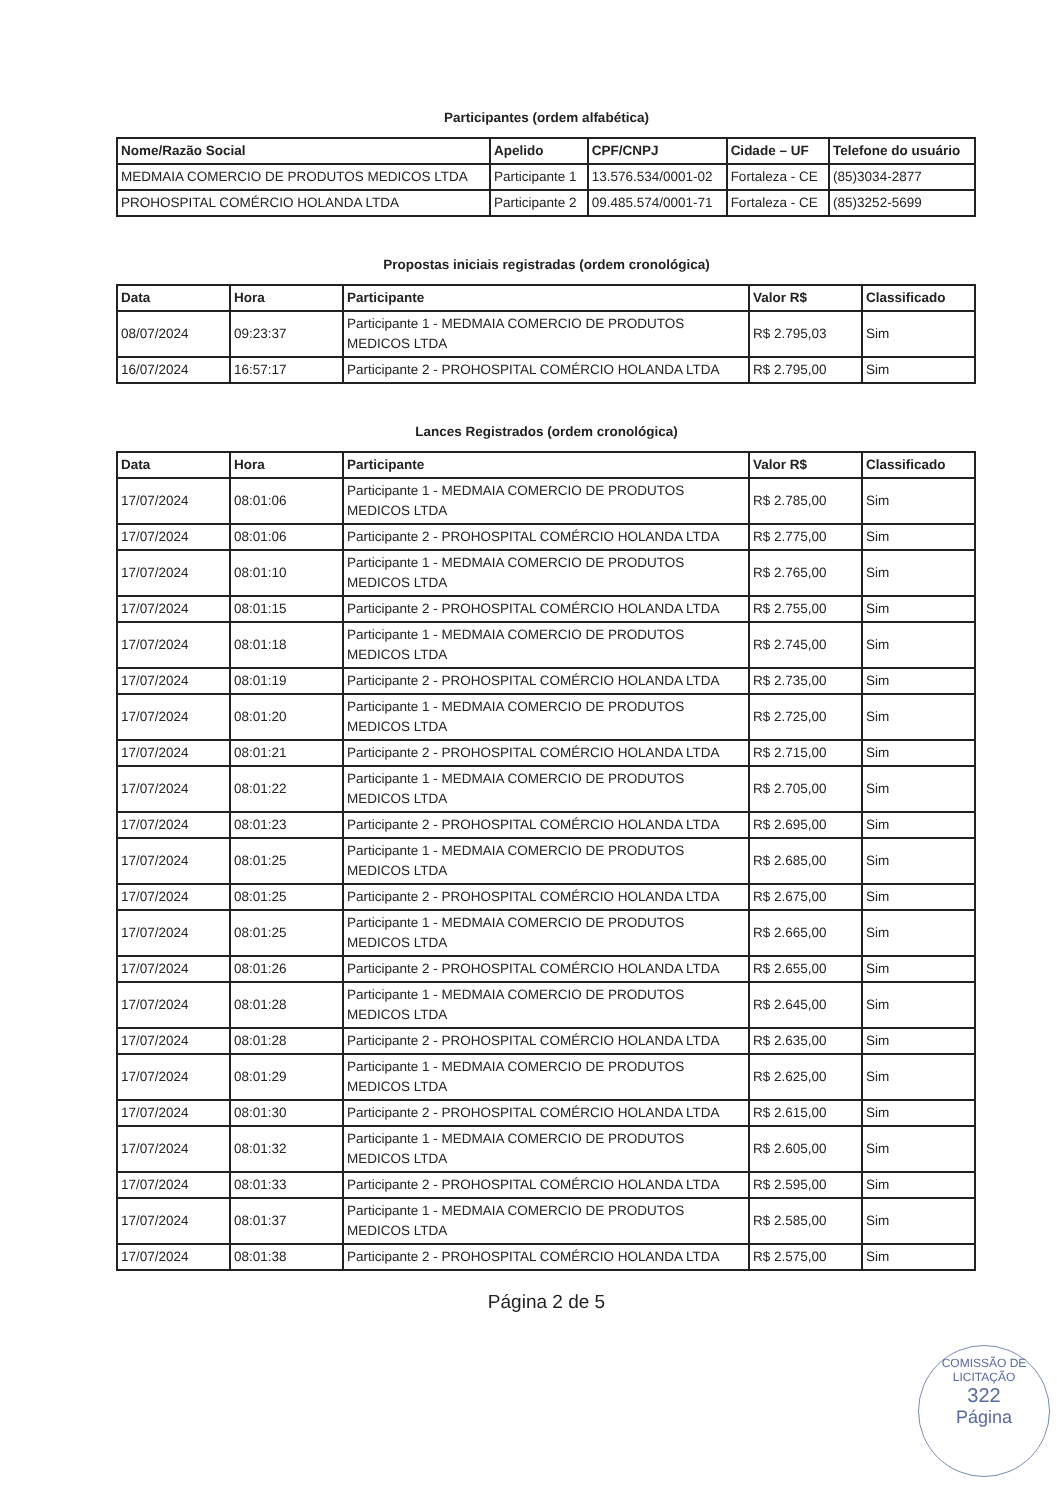Participantes (ordem alfabética)
| Nome/Razão Social | Apelido | CPF/CNPJ | Cidade – UF | Telefone do usuário |
| --- | --- | --- | --- | --- |
| MEDMAIA COMERCIO DE PRODUTOS MEDICOS LTDA | Participante 1 | 13.576.534/0001-02 | Fortaleza - CE | (85)3034-2877 |
| PROHOSPITAL COMÉRCIO HOLANDA LTDA | Participante 2 | 09.485.574/0001-71 | Fortaleza - CE | (85)3252-5699 |
Propostas iniciais registradas (ordem cronológica)
| Data | Hora | Participante | Valor R$ | Classificado |
| --- | --- | --- | --- | --- |
| 08/07/2024 | 09:23:37 | Participante 1 - MEDMAIA COMERCIO DE PRODUTOS MEDICOS LTDA | R$ 2.795,03 | Sim |
| 16/07/2024 | 16:57:17 | Participante 2 - PROHOSPITAL COMÉRCIO HOLANDA LTDA | R$ 2.795,00 | Sim |
Lances Registrados (ordem cronológica)
| Data | Hora | Participante | Valor R$ | Classificado |
| --- | --- | --- | --- | --- |
| 17/07/2024 | 08:01:06 | Participante 1 - MEDMAIA COMERCIO DE PRODUTOS MEDICOS LTDA | R$ 2.785,00 | Sim |
| 17/07/2024 | 08:01:06 | Participante 2 - PROHOSPITAL COMÉRCIO HOLANDA LTDA | R$ 2.775,00 | Sim |
| 17/07/2024 | 08:01:10 | Participante 1 - MEDMAIA COMERCIO DE PRODUTOS MEDICOS LTDA | R$ 2.765,00 | Sim |
| 17/07/2024 | 08:01:15 | Participante 2 - PROHOSPITAL COMÉRCIO HOLANDA LTDA | R$ 2.755,00 | Sim |
| 17/07/2024 | 08:01:18 | Participante 1 - MEDMAIA COMERCIO DE PRODUTOS MEDICOS LTDA | R$ 2.745,00 | Sim |
| 17/07/2024 | 08:01:19 | Participante 2 - PROHOSPITAL COMÉRCIO HOLANDA LTDA | R$ 2.735,00 | Sim |
| 17/07/2024 | 08:01:20 | Participante 1 - MEDMAIA COMERCIO DE PRODUTOS MEDICOS LTDA | R$ 2.725,00 | Sim |
| 17/07/2024 | 08:01:21 | Participante 2 - PROHOSPITAL COMÉRCIO HOLANDA LTDA | R$ 2.715,00 | Sim |
| 17/07/2024 | 08:01:22 | Participante 1 - MEDMAIA COMERCIO DE PRODUTOS MEDICOS LTDA | R$ 2.705,00 | Sim |
| 17/07/2024 | 08:01:23 | Participante 2 - PROHOSPITAL COMÉRCIO HOLANDA LTDA | R$ 2.695,00 | Sim |
| 17/07/2024 | 08:01:25 | Participante 1 - MEDMAIA COMERCIO DE PRODUTOS MEDICOS LTDA | R$ 2.685,00 | Sim |
| 17/07/2024 | 08:01:25 | Participante 2 - PROHOSPITAL COMÉRCIO HOLANDA LTDA | R$ 2.675,00 | Sim |
| 17/07/2024 | 08:01:25 | Participante 1 - MEDMAIA COMERCIO DE PRODUTOS MEDICOS LTDA | R$ 2.665,00 | Sim |
| 17/07/2024 | 08:01:26 | Participante 2 - PROHOSPITAL COMÉRCIO HOLANDA LTDA | R$ 2.655,00 | Sim |
| 17/07/2024 | 08:01:28 | Participante 1 - MEDMAIA COMERCIO DE PRODUTOS MEDICOS LTDA | R$ 2.645,00 | Sim |
| 17/07/2024 | 08:01:28 | Participante 2 - PROHOSPITAL COMÉRCIO HOLANDA LTDA | R$ 2.635,00 | Sim |
| 17/07/2024 | 08:01:29 | Participante 1 - MEDMAIA COMERCIO DE PRODUTOS MEDICOS LTDA | R$ 2.625,00 | Sim |
| 17/07/2024 | 08:01:30 | Participante 2 - PROHOSPITAL COMÉRCIO HOLANDA LTDA | R$ 2.615,00 | Sim |
| 17/07/2024 | 08:01:32 | Participante 1 - MEDMAIA COMERCIO DE PRODUTOS MEDICOS LTDA | R$ 2.605,00 | Sim |
| 17/07/2024 | 08:01:33 | Participante 2 - PROHOSPITAL COMÉRCIO HOLANDA LTDA | R$ 2.595,00 | Sim |
| 17/07/2024 | 08:01:37 | Participante 1 - MEDMAIA COMERCIO DE PRODUTOS MEDICOS LTDA | R$ 2.585,00 | Sim |
| 17/07/2024 | 08:01:38 | Participante 2 - PROHOSPITAL COMÉRCIO HOLANDA LTDA | R$ 2.575,00 | Sim |
Página 2 de 5
COMISSÃO DE LICITAÇÃO
322
Página